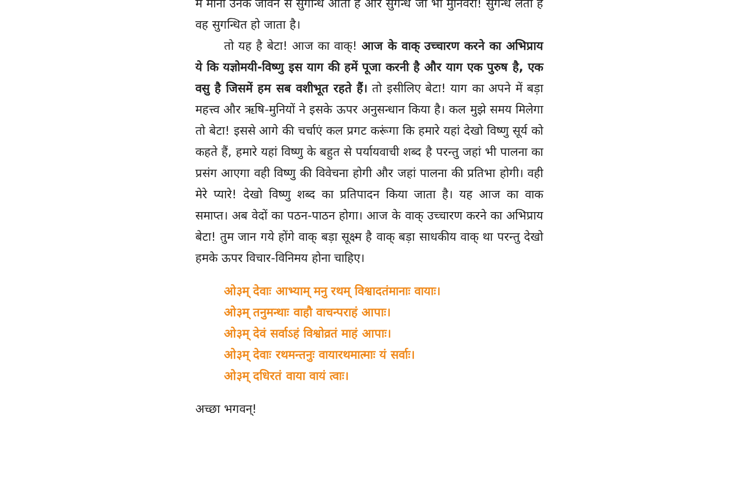में मानो उनके जीवन से सुगन्धि आती है और सुगन्ध जो भी मुनिवरों! सुगन्ध लेता है वह सुगन्धित हो जाता है।
तो यह है बेटा! आज का वाक्! आज के वाक् उच्चारण करने का अभिप्राय ये कि यज्ञोमयी-विष्णु इस याग की हमें पूजा करनी है और याग एक पुरुष है, एक वसु है जिसमें हम सब वशीभूत रहते हैं। तो इसीलिए बेटा! याग का अपने में बड़ा महत्त्व और ऋषि-मुनियों ने इसके ऊपर अनुसन्धान किया है। कल मुझे समय मिलेगा तो बेटा! इससे आगे की चर्चाएं कल प्रगट करूंगा कि हमारे यहां देखो विष्णु सूर्य को कहते हैं, हमारे यहां विष्णु के बहुत से पर्यायवाची शब्द है परन्तु जहां भी पालना का प्रसंग आएगा वही विष्णु की विवेचना होगी और जहां पालना की प्रतिभा होगी। वही मेरे प्यारे! देखो विष्णु शब्द का प्रतिपादन किया जाता है। यह आज का वाक समाप्त। अब वेदों का पठन-पाठन होगा। आज के वाक् उच्चारण करने का अभिप्राय बेटा! तुम जान गये होंगे वाक् बड़ा सूक्ष्म है वाक् बड़ा साधकीय वाक् था परन्तु देखो हमके ऊपर विचार-विनिमय होना चाहिए।
ओ३म् देवाः आभ्याम् मनु रथम् विश्वादतंमानाः वायाः।
ओ३म् तनुमन्थाः वाहौ वाचन्पराहं आपाः।
ओ३म् देवं सर्वाऽहं विश्वोव्रतं माहं आपाः।
ओ३म् देवाः रथमन्तनुः वायारथमात्माः यं सर्वाः।
ओ३म् दधिरतं वाया वायं त्वाः।
अच्छा भगवन्!